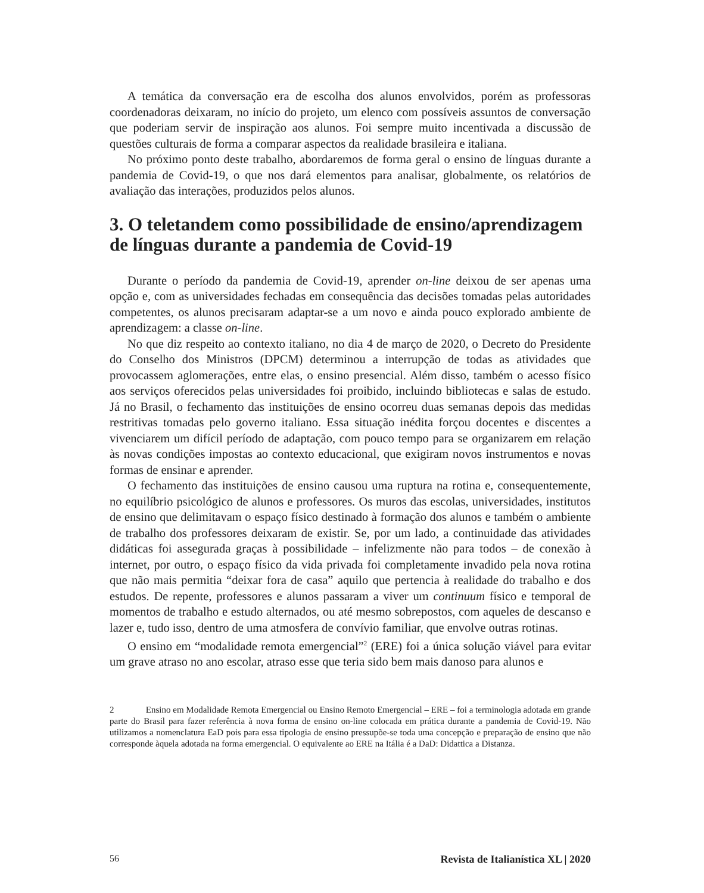A temática da conversação era de escolha dos alunos envolvidos, porém as professoras coordenadoras deixaram, no início do projeto, um elenco com possíveis assuntos de conversação que poderiam servir de inspiração aos alunos. Foi sempre muito incentivada a discussão de questões culturais de forma a comparar aspectos da realidade brasileira e italiana.
No próximo ponto deste trabalho, abordaremos de forma geral o ensino de línguas durante a pandemia de Covid-19, o que nos dará elementos para analisar, globalmente, os relatórios de avaliação das interações, produzidos pelos alunos.
3. O teletandem como possibilidade de ensino/aprendizagem de línguas durante a pandemia de Covid-19
Durante o período da pandemia de Covid-19, aprender on-line deixou de ser apenas uma opção e, com as universidades fechadas em consequência das decisões tomadas pelas autoridades competentes, os alunos precisaram adaptar-se a um novo e ainda pouco explorado ambiente de aprendizagem: a classe on-line.
No que diz respeito ao contexto italiano, no dia 4 de março de 2020, o Decreto do Presidente do Conselho dos Ministros (DPCM) determinou a interrupção de todas as atividades que provocassem aglomerações, entre elas, o ensino presencial. Além disso, também o acesso físico aos serviços oferecidos pelas universidades foi proibido, incluindo bibliotecas e salas de estudo. Já no Brasil, o fechamento das instituições de ensino ocorreu duas semanas depois das medidas restritivas tomadas pelo governo italiano. Essa situação inédita forçou docentes e discentes a vivenciarem um difícil período de adaptação, com pouco tempo para se organizarem em relação às novas condições impostas ao contexto educacional, que exigiram novos instrumentos e novas formas de ensinar e aprender.
O fechamento das instituições de ensino causou uma ruptura na rotina e, consequentemente, no equilíbrio psicológico de alunos e professores. Os muros das escolas, universidades, institutos de ensino que delimitavam o espaço físico destinado à formação dos alunos e também o ambiente de trabalho dos professores deixaram de existir. Se, por um lado, a continuidade das atividades didáticas foi assegurada graças à possibilidade – infelizmente não para todos – de conexão à internet, por outro, o espaço físico da vida privada foi completamente invadido pela nova rotina que não mais permitia “deixar fora de casa” aquilo que pertencia à realidade do trabalho e dos estudos. De repente, professores e alunos passaram a viver um continuum físico e temporal de momentos de trabalho e estudo alternados, ou até mesmo sobrepostos, com aqueles de descanso e lazer e, tudo isso, dentro de uma atmosfera de convívio familiar, que envolve outras rotinas.
O ensino em “modalidade remota emergencial”<sup>2</sup> (ERE) foi a única solução viável para evitar um grave atraso no ano escolar, atraso esse que teria sido bem mais danoso para alunos e
2 Ensino em Modalidade Remota Emergencial ou Ensino Remoto Emergencial – ERE – foi a terminologia adotada em grande parte do Brasil para fazer referência à nova forma de ensino on-line colocada em prática durante a pandemia de Covid-19. Não utilizamos a nomenclatura EaD pois para essa tipologia de ensino pressupõe-se toda uma concepção e preparação de ensino que não corresponde àquela adotada na forma emergencial. O equivalente ao ERE na Itália é a DaD: Didattica a Distanza.
56 Revista de Italianística XL | 2020